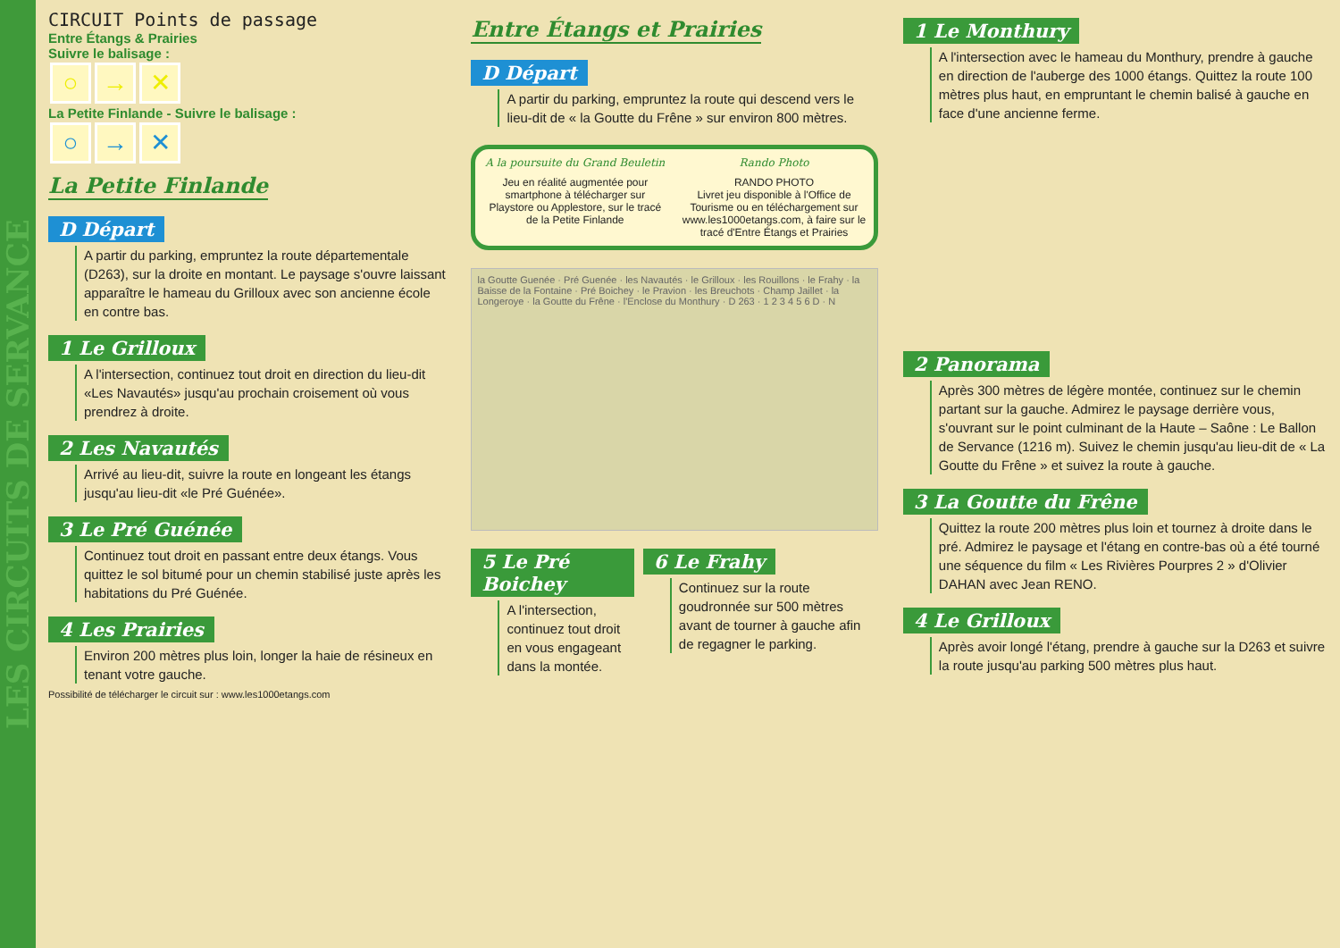LES CIRCUITS DE SERVANCE
CIRCUIT Points de passage
Entre Étangs & Prairies
Suivre le balisage :
○ → ✕
La Petite Finlande - Suivre le balisage :
○ → ✕
La Petite Finlande
D Départ
A partir du parking, empruntez la route départementale (D263), sur la droite en montant. Le paysage s'ouvre laissant apparaître le hameau du Grilloux avec son ancienne école en contre bas.
1 Le Grilloux
A l'intersection, continuez tout droit en direction du lieu-dit «Les Navautés» jusqu'au prochain croisement où vous prendrez à droite.
2 Les Navautés
Arrivé au lieu-dit, suivre la route en longeant les étangs jusqu'au lieu-dit «le Pré Guénée».
3 Le Pré Guénée
Continuez tout droit en passant entre deux étangs. Vous quittez le sol bitumé pour un chemin stabilisé juste après les habitations du Pré Guénée.
4 Les Prairies
Environ 200 mètres plus loin, longer la haie de résineux en tenant votre gauche.
Possibilité de télécharger le circuit sur : www.les1000etangs.com
Entre Étangs et Prairies
D Départ
A partir du parking, empruntez la route qui descend vers le lieu-dit de « la Goutte du Frêne » sur environ 800 mètres.
A la poursuite du Grand Beuletin
Jeu en réalité augmentée pour smartphone à télécharger sur Playstore ou Applestore, sur le tracé de la Petite Finlande
Rando Photo
RANDO PHOTO
Livret jeu disponible à l'Office de Tourisme ou en téléchargement sur www.les1000etangs.com, à faire sur le tracé d'Entre Étangs et Prairies
la Goutte Guenée · Pré Guenée · les Navautés · le Grilloux · les Rouillons · le Frahy · la Baisse de la Fontaine · Pré Boichey · le Pravion · les Breuchots · Champ Jaillet · la Longeroye · la Goutte du Frêne · l'Enclose du Monthury · D 263 · 1 2 3 4 5 6 D · N
5 Le Pré Boichey
A l'intersection, continuez tout droit en vous engageant dans la montée.
6 Le Frahy
Continuez sur la route goudronnée sur 500 mètres avant de tourner à gauche afin de regagner le parking.
1 Le Monthury
A l'intersection avec le hameau du Monthury, prendre à gauche en direction de l'auberge des 1000 étangs. Quittez la route 100 mètres plus haut, en empruntant le chemin balisé à gauche en face d'une ancienne ferme.
2 Panorama
Après 300 mètres de légère montée, continuez sur le chemin partant sur la gauche. Admirez le paysage derrière vous, s'ouvrant sur le point culminant de la Haute – Saône : Le Ballon de Servance (1216 m). Suivez le chemin jusqu'au lieu-dit de « La Goutte du Frêne » et suivez la route à gauche.
3 La Goutte du Frêne
Quittez la route 200 mètres plus loin et tournez à droite dans le pré. Admirez le paysage et l'étang en contre-bas où a été tourné une séquence du film « Les Rivières Pourpres 2 » d'Olivier DAHAN avec Jean RENO.
4 Le Grilloux
Après avoir longé l'étang, prendre à gauche sur la D263 et suivre la route jusqu'au parking 500 mètres plus haut.